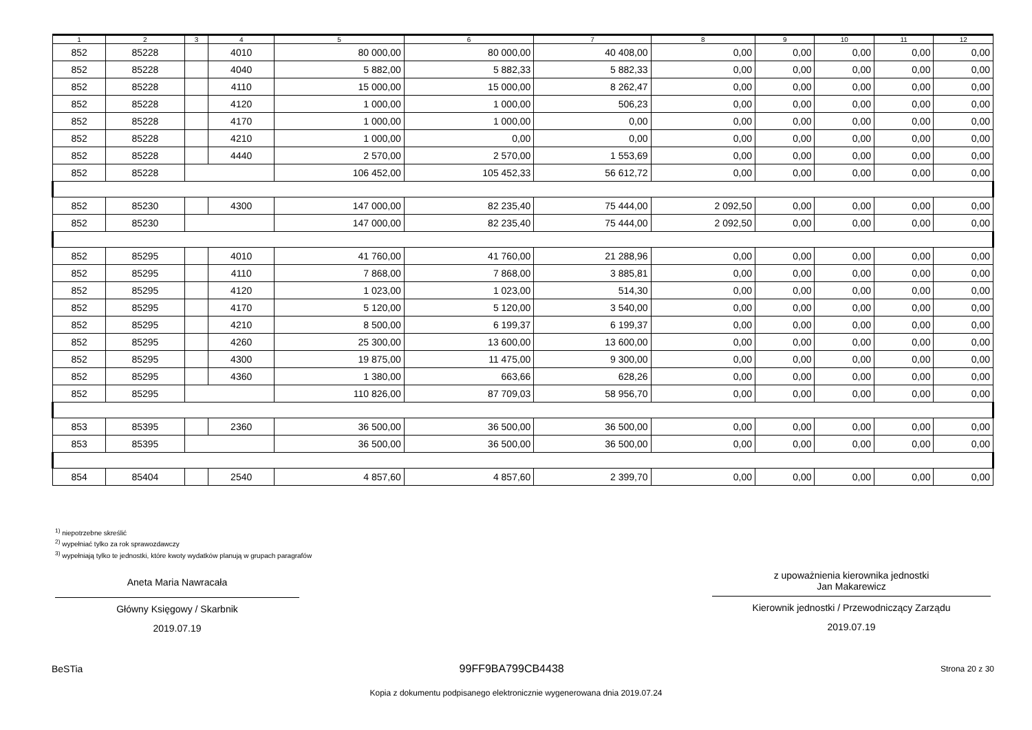| 1 | 2 | 3 | 4 | 5 | 6 | 7 | 8 | 9 | 10 | 11 | 12 |
| --- | --- | --- | --- | --- | --- | --- | --- | --- | --- | --- | --- |
| 852 | 85228 | | 4010 | 80 000,00 | 80 000,00 | 40 408,00 | 0,00 | 0,00 | 0,00 | 0,00 | 0,00 |
| 852 | 85228 | | 4040 | 5 882,00 | 5 882,33 | 5 882,33 | 0,00 | 0,00 | 0,00 | 0,00 | 0,00 |
| 852 | 85228 | | 4110 | 15 000,00 | 15 000,00 | 8 262,47 | 0,00 | 0,00 | 0,00 | 0,00 | 0,00 |
| 852 | 85228 | | 4120 | 1 000,00 | 1 000,00 | 506,23 | 0,00 | 0,00 | 0,00 | 0,00 | 0,00 |
| 852 | 85228 | | 4170 | 1 000,00 | 1 000,00 | 0,00 | 0,00 | 0,00 | 0,00 | 0,00 | 0,00 |
| 852 | 85228 | | 4210 | 1 000,00 | 0,00 | 0,00 | 0,00 | 0,00 | 0,00 | 0,00 | 0,00 |
| 852 | 85228 | | 4440 | 2 570,00 | 2 570,00 | 1 553,69 | 0,00 | 0,00 | 0,00 | 0,00 | 0,00 |
| 852 | 85228 | | | 106 452,00 | 105 452,33 | 56 612,72 | 0,00 | 0,00 | 0,00 | 0,00 | 0,00 |
| 852 | 85230 | | 4300 | 147 000,00 | 82 235,40 | 75 444,00 | 2 092,50 | 0,00 | 0,00 | 0,00 | 0,00 |
| 852 | 85230 | | | 147 000,00 | 82 235,40 | 75 444,00 | 2 092,50 | 0,00 | 0,00 | 0,00 | 0,00 |
| 852 | 85295 | | 4010 | 41 760,00 | 41 760,00 | 21 288,96 | 0,00 | 0,00 | 0,00 | 0,00 | 0,00 |
| 852 | 85295 | | 4110 | 7 868,00 | 7 868,00 | 3 885,81 | 0,00 | 0,00 | 0,00 | 0,00 | 0,00 |
| 852 | 85295 | | 4120 | 1 023,00 | 1 023,00 | 514,30 | 0,00 | 0,00 | 0,00 | 0,00 | 0,00 |
| 852 | 85295 | | 4170 | 5 120,00 | 5 120,00 | 3 540,00 | 0,00 | 0,00 | 0,00 | 0,00 | 0,00 |
| 852 | 85295 | | 4210 | 8 500,00 | 6 199,37 | 6 199,37 | 0,00 | 0,00 | 0,00 | 0,00 | 0,00 |
| 852 | 85295 | | 4260 | 25 300,00 | 13 600,00 | 13 600,00 | 0,00 | 0,00 | 0,00 | 0,00 | 0,00 |
| 852 | 85295 | | 4300 | 19 875,00 | 11 475,00 | 9 300,00 | 0,00 | 0,00 | 0,00 | 0,00 | 0,00 |
| 852 | 85295 | | 4360 | 1 380,00 | 663,66 | 628,26 | 0,00 | 0,00 | 0,00 | 0,00 | 0,00 |
| 852 | 85295 | | | 110 826,00 | 87 709,03 | 58 956,70 | 0,00 | 0,00 | 0,00 | 0,00 | 0,00 |
| 853 | 85395 | | 2360 | 36 500,00 | 36 500,00 | 36 500,00 | 0,00 | 0,00 | 0,00 | 0,00 | 0,00 |
| 853 | 85395 | | | 36 500,00 | 36 500,00 | 36 500,00 | 0,00 | 0,00 | 0,00 | 0,00 | 0,00 |
| 854 | 85404 | | 2540 | 4 857,60 | 4 857,60 | 2 399,70 | 0,00 | 0,00 | 0,00 | 0,00 | 0,00 |
<sup>1)</sup> niepotrzebne skreślić
<sup>2)</sup> wypełniać tylko za rok sprawozdawczy
<sup>3)</sup> wypełniają tylko te jednostki, które kwoty wydatków planują w grupach paragrafów
Aneta Maria Nawracała
Główny Księgowy / Skarbnik
2019.07.19
z upoważnienia kierownika jednostki
Jan Makarewicz
Kierownik jednostki / Przewodniczący Zarządu
2019.07.19
BeSTia 99FF9BA799CB4438 Strona 20 z 30
Kopia z dokumentu podpisanego elektronicznie wygenerowana dnia 2019.07.24